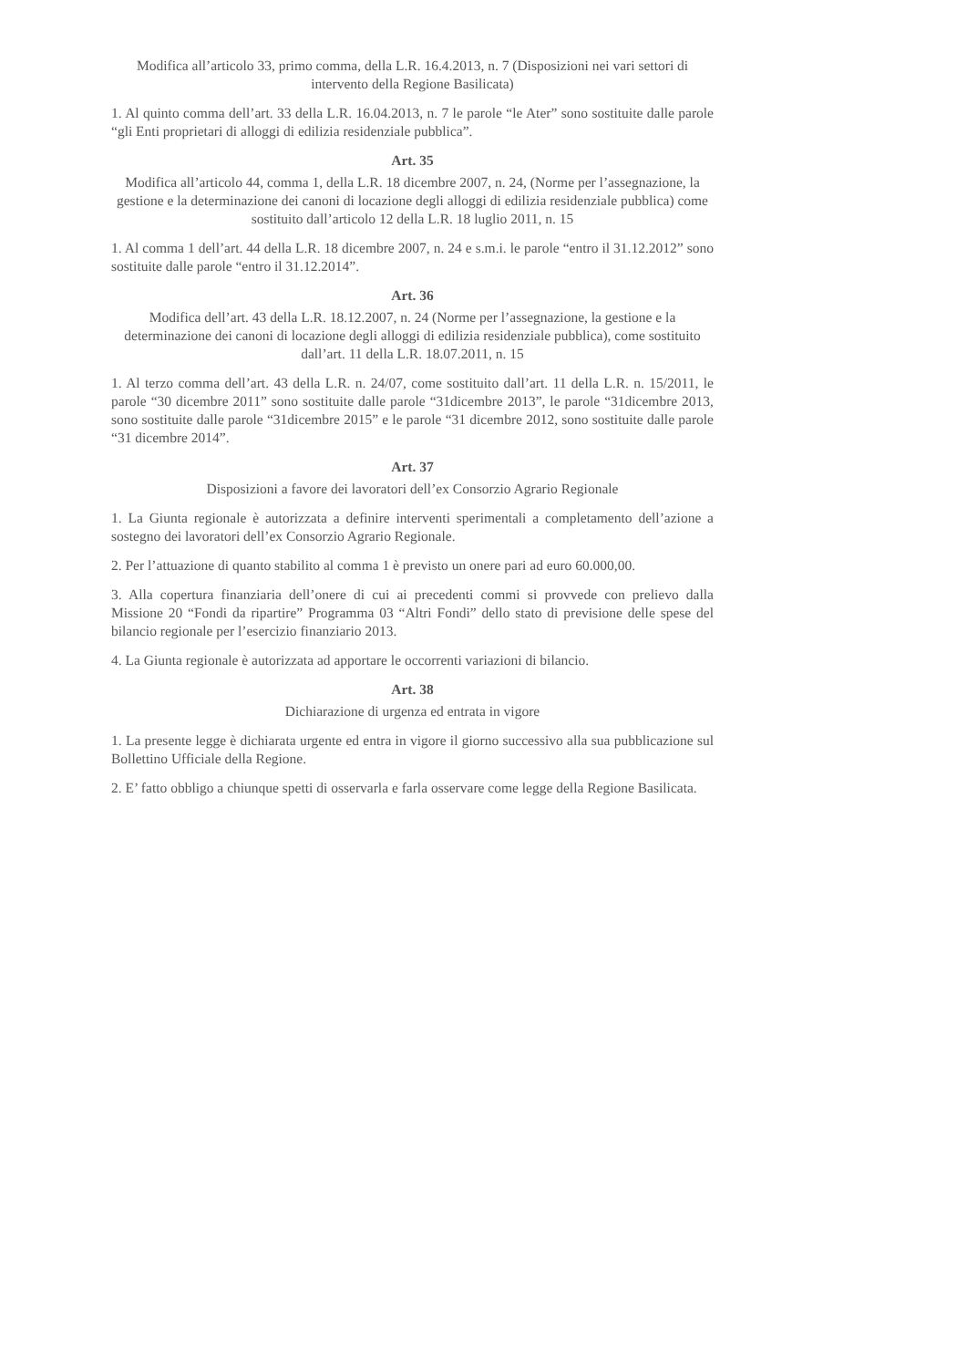Modifica all’articolo 33, primo comma, della L.R. 16.4.2013, n. 7 (Disposizioni nei vari settori di intervento della Regione Basilicata)
1. Al quinto comma dell’art. 33 della L.R. 16.04.2013, n. 7 le parole “le Ater” sono sostituite dalle parole “gli Enti proprietari di alloggi di edilizia residenziale pubblica”.
Art. 35
Modifica all’articolo 44, comma 1, della L.R. 18 dicembre 2007, n. 24, (Norme per l’assegnazione, la gestione e la determinazione dei canoni di locazione degli alloggi di edilizia residenziale pubblica) come sostituito dall’articolo 12 della L.R. 18 luglio 2011, n. 15
1. Al comma 1 dell’art. 44 della L.R. 18 dicembre 2007, n. 24 e s.m.i. le parole “entro il 31.12.2012” sono sostituite dalle parole “entro il 31.12.2014”.
Art. 36
Modifica dell’art. 43 della L.R. 18.12.2007, n. 24 (Norme per l’assegnazione, la gestione e la determinazione dei canoni di locazione degli alloggi di edilizia residenziale pubblica), come sostituito dall’art. 11 della L.R. 18.07.2011, n. 15
1. Al terzo comma dell’art. 43 della L.R. n. 24/07, come sostituito dall’art. 11 della L.R. n. 15/2011, le parole “30 dicembre 2011” sono sostituite dalle parole “31dicembre 2013”, le parole “31dicembre 2013, sono sostituite dalle parole “31dicembre 2015” e le parole “31 dicembre 2012, sono sostituite dalle parole “31 dicembre 2014”.
Art. 37
Disposizioni a favore dei lavoratori dell’ex Consorzio Agrario Regionale
1. La Giunta regionale è autorizzata a definire interventi sperimentali a completamento dell’azione a sostegno dei lavoratori dell’ex Consorzio Agrario Regionale.
2. Per l’attuazione di quanto stabilito al comma 1 è previsto un onere pari ad euro 60.000,00.
3. Alla copertura finanziaria dell’onere di cui ai precedenti commi si provvede con prelievo dalla Missione 20 “Fondi da ripartire” Programma 03 “Altri Fondi” dello stato di previsione delle spese del bilancio regionale per l’esercizio finanziario 2013.
4. La Giunta regionale è autorizzata ad apportare le occorrenti variazioni di bilancio.
Art. 38
Dichiarazione di urgenza ed entrata in vigore
1. La presente legge è dichiarata urgente ed entra in vigore il giorno successivo alla sua pubblicazione sul Bollettino Ufficiale della Regione.
2. E’ fatto obbligo a chiunque spetti di osservarla e farla osservare come legge della Regione Basilicata.